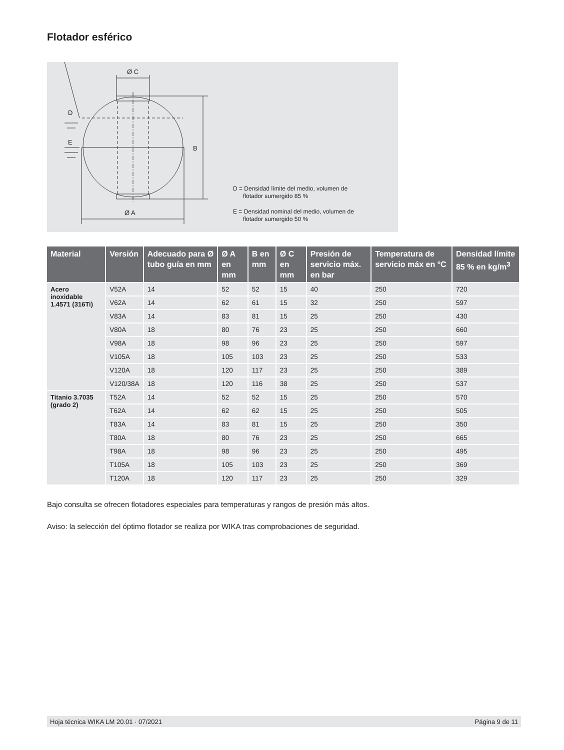Flotador esférico
Ø C
D
E
B
Ø A
D = Densidad límite del medio, volumen de
flotador sumergido 85 %
E = Densidad nominal del medio, volumen de
flotador sumergido 50 %
| Material | Versión | Adecuado para Ø tubo guía en mm | Ø A en mm | B en mm | Ø C en mm | Presión de servicio máx. en bar | Temperatura de servicio máx en °C | Densidad límite 85 % en kg/m<sup>3</sup> |
| --- | --- | --- | --- | --- | --- | --- | --- | --- |
| Acero inoxidable 1.4571 (316Ti) | V52A | 14 | 52 | 52 | 15 | 40 | 250 | 720 |
| | V62A | 14 | 62 | 61 | 15 | 32 | 250 | 597 |
| | V83A | 14 | 83 | 81 | 15 | 25 | 250 | 430 |
| | V80A | 18 | 80 | 76 | 23 | 25 | 250 | 660 |
| | V98A | 18 | 98 | 96 | 23 | 25 | 250 | 597 |
| | V105A | 18 | 105 | 103 | 23 | 25 | 250 | 533 |
| | V120A | 18 | 120 | 117 | 23 | 25 | 250 | 389 |
| | V120/38A | 18 | 120 | 116 | 38 | 25 | 250 | 537 |
| Titanio 3.7035 (grado 2) | T52A | 14 | 52 | 52 | 15 | 25 | 250 | 570 |
| | T62A | 14 | 62 | 62 | 15 | 25 | 250 | 505 |
| | T83A | 14 | 83 | 81 | 15 | 25 | 250 | 350 |
| | T80A | 18 | 80 | 76 | 23 | 25 | 250 | 665 |
| | T98A | 18 | 98 | 96 | 23 | 25 | 250 | 495 |
| | T105A | 18 | 105 | 103 | 23 | 25 | 250 | 369 |
| | T120A | 18 | 120 | 117 | 23 | 25 | 250 | 329 |
Bajo consulta se ofrecen flotadores especiales para temperaturas y rangos de presión más altos.
Aviso: la selección del óptimo flotador se realiza por WIKA tras comprobaciones de seguridad.
Hoja técnica WIKA LM 20.01 · 07/2021 Página 9 de 11